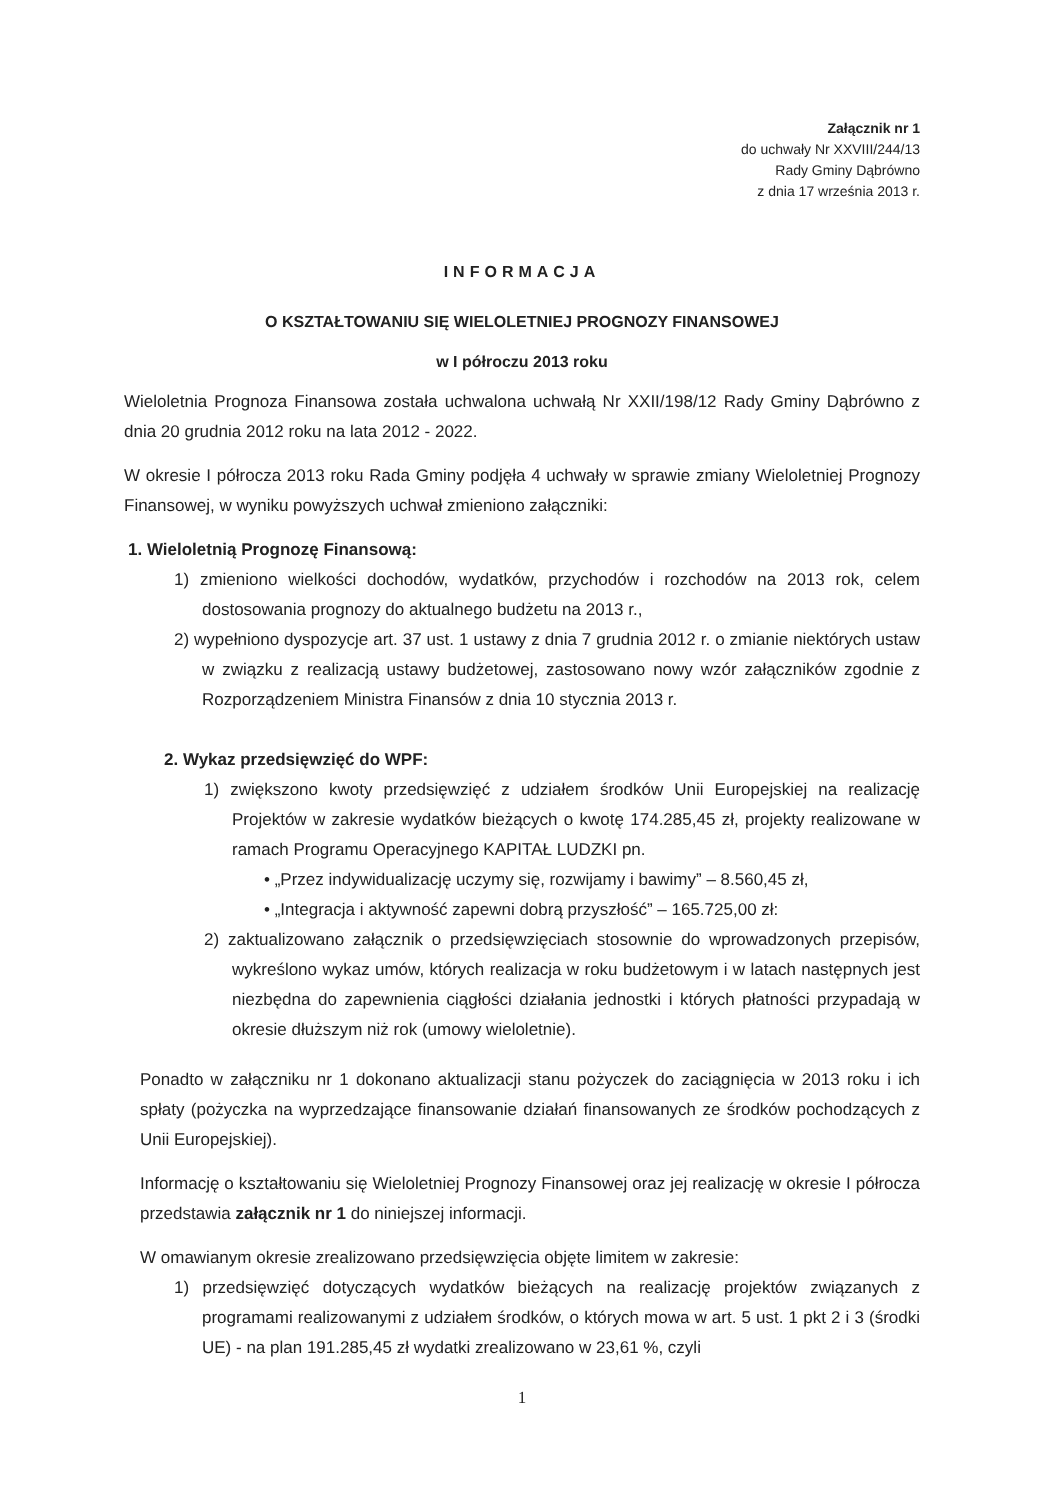Załącznik nr 1
do uchwały Nr XXVIII/244/13
Rady Gminy Dąbrówno
z dnia 17 września 2013 r.
INFORMACJA
O KSZTAŁTOWANIU SIĘ WIELOLETNIEJ PROGNOZY FINANSOWEJ
w I półroczu 2013 roku
Wieloletnia Prognoza Finansowa została uchwalona uchwałą Nr XXII/198/12 Rady Gminy Dąbrówno z dnia 20 grudnia 2012 roku na lata 2012 - 2022.
W okresie I półrocza 2013 roku Rada Gminy podjęła 4 uchwały w sprawie zmiany Wieloletniej Prognozy Finansowej, w wyniku powyższych uchwał zmieniono załączniki:
1. Wieloletnią Prognozę Finansową:
1) zmieniono wielkości dochodów, wydatków, przychodów i rozchodów na 2013 rok, celem dostosowania prognozy do aktualnego budżetu na 2013 r.,
2) wypełniono dyspozycje art. 37 ust. 1 ustawy z dnia 7 grudnia 2012 r. o zmianie niektórych ustaw w związku z realizacją ustawy budżetowej, zastosowano nowy wzór załączników zgodnie z Rozporządzeniem Ministra Finansów z dnia 10 stycznia 2013 r.
2. Wykaz przedsięwzięć do WPF:
1) zwiększono kwoty przedsięwzięć z udziałem środków Unii Europejskiej na realizację Projektów w zakresie wydatków bieżących o kwotę 174.285,45 zł, projekty realizowane w ramach Programu Operacyjnego KAPITAŁ LUDZKI pn.
• „Przez indywidualizację uczymy się, rozwijamy i bawimy” – 8.560,45 zł,
• „Integracja i aktywność zapewni dobrą przyszłość” – 165.725,00 zł:
2) zaktualizowano załącznik o przedsięwzięciach stosownie do wprowadzonych przepisów, wykreślono wykaz umów, których realizacja w roku budżetowym i w latach następnych jest niezbędna do zapewnienia ciągłości działania jednostki i których płatności przypadają w okresie dłuższym niż rok (umowy wieloletnie).
Ponadto w załączniku nr 1 dokonano aktualizacji stanu pożyczek do zaciągnięcia w 2013 roku i ich spłaty (pożyczka na wyprzedzające finansowanie działań finansowanych ze środków pochodzących z Unii Europejskiej).
Informację o kształtowaniu się Wieloletniej Prognozy Finansowej oraz jej realizację w okresie I półrocza przedstawia załącznik nr 1 do niniejszej informacji.
W omawianym okresie zrealizowano przedsięwzięcia objęte limitem w zakresie:
1) przedsięwzięć dotyczących wydatków bieżących na realizację projektów związanych z programami realizowanymi z udziałem środków, o których mowa w art. 5 ust. 1 pkt 2 i 3 (środki UE) - na plan 191.285,45 zł wydatki zrealizowano w 23,61 %, czyli
1